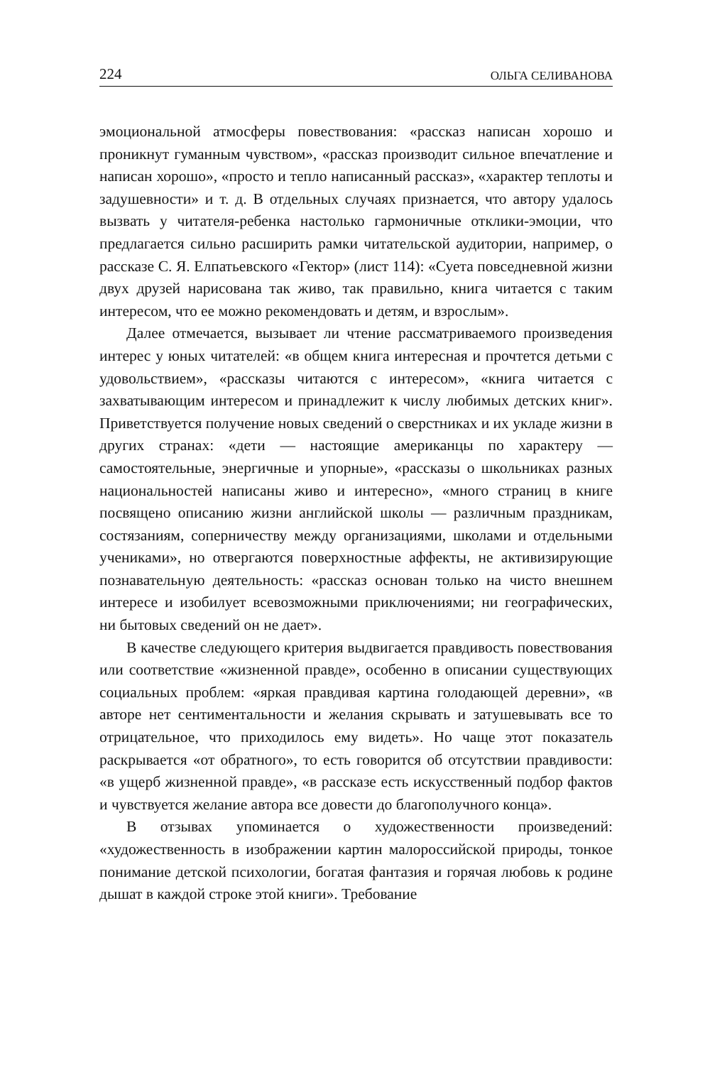224 ОЛЬГА СЕЛИВАНОВА
эмоциональной атмосферы повествования: «рассказ написан хорошо и проникнут гуманным чувством», «рассказ производит сильное впечатление и написан хорошо», «просто и тепло написанный рассказ», «характер теплоты и задушевности» и т. д. В отдельных случаях признается, что автору удалось вызвать у читателя-ребенка настолько гармоничные отклики-эмоции, что предлагается сильно расширить рамки читательской аудитории, например, о рассказе С. Я. Елпатьевского «Гектор» (лист 114): «Суета повседневной жизни двух друзей нарисована так живо, так правильно, книга читается с таким интересом, что ее можно рекомендовать и детям, и взрослым».
Далее отмечается, вызывает ли чтение рассматриваемого произведения интерес у юных читателей: «в общем книга интересная и прочтется детьми с удовольствием», «рассказы читаются с интересом», «книга читается с захватывающим интересом и принадлежит к числу любимых детских книг». Приветствуется получение новых сведений о сверстниках и их укладе жизни в других странах: «дети — настоящие американцы по характеру — самостоятельные, энергичные и упорные», «рассказы о школьниках разных национальностей написаны живо и интересно», «много страниц в книге посвящено описанию жизни английской школы — различным праздникам, состязаниям, соперничеству между организациями, школами и отдельными учениками», но отвергаются поверхностные аффекты, не активизирующие познавательную деятельность: «рассказ основан только на чисто внешнем интересе и изобилует всевозможными приключениями; ни географических, ни бытовых сведений он не дает».
В качестве следующего критерия выдвигается правдивость повествования или соответствие «жизненной правде», особенно в описании существующих социальных проблем: «яркая правдивая картина голодающей деревни», «в авторе нет сентиментальности и желания скрывать и затушевывать все то отрицательное, что приходилось ему видеть». Но чаще этот показатель раскрывается «от обратного», то есть говорится об отсутствии правдивости: «в ущерб жизненной правде», «в рассказе есть искусственный подбор фактов и чувствуется желание автора все довести до благополучного конца».
В отзывах упоминается о художественности произведений: «художественность в изображении картин малороссийской природы, тонкое понимание детской психологии, богатая фантазия и горячая любовь к родине дышат в каждой строке этой книги». Требование